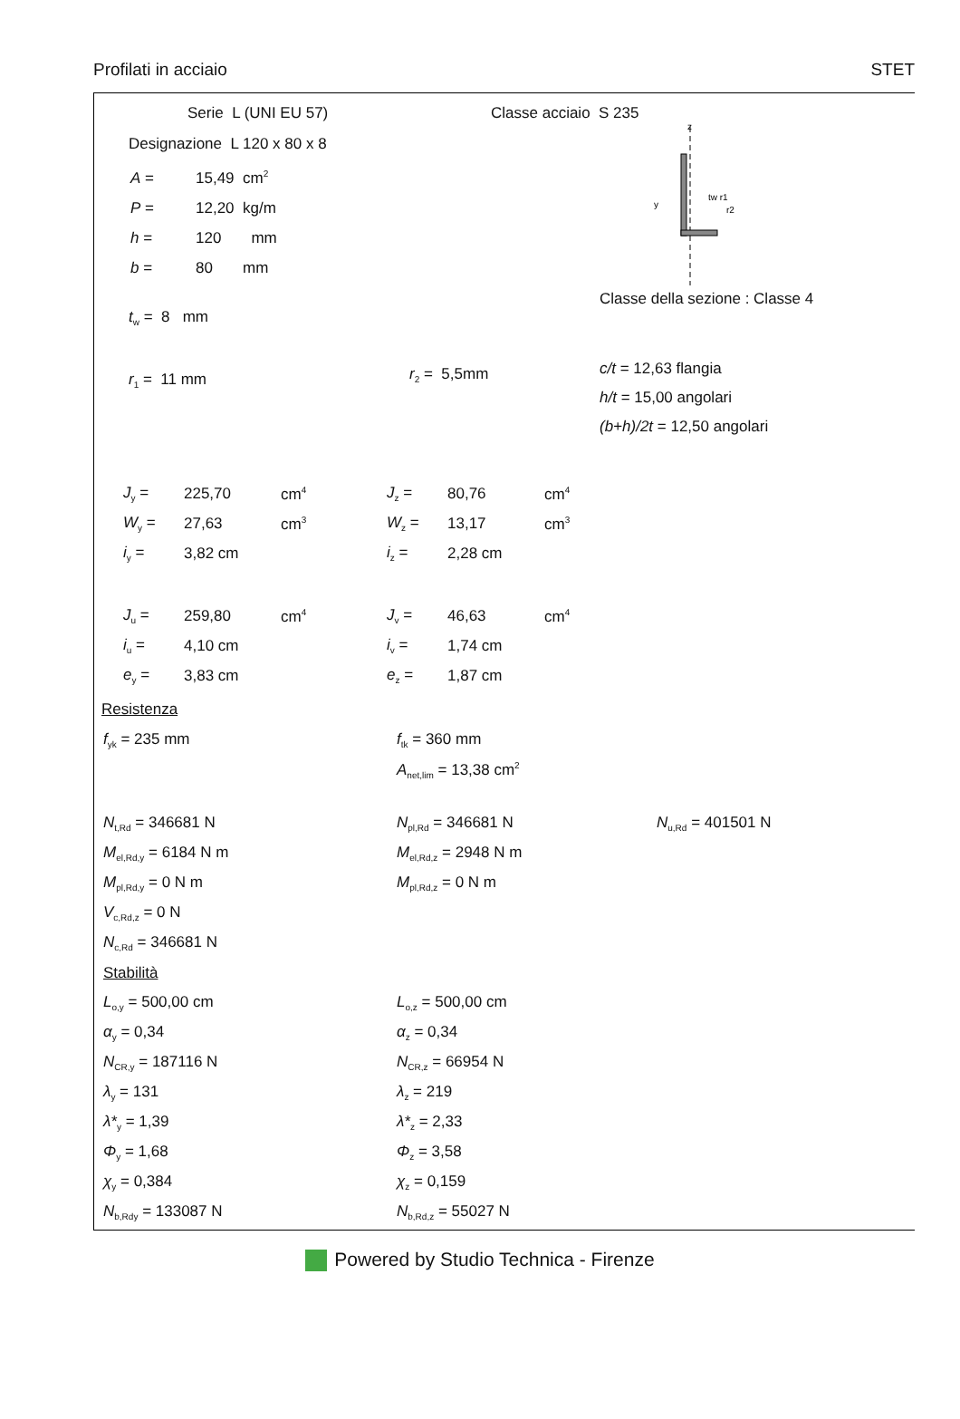Profilati in acciaio STET
Serie L (UNI EU 57)
Designazione L 120 x 80 x 8
| A = | 15,49 cm<sup>2</sup> |
| P = | 12,20 kg/m |
| h = | 120 mm |
| b = | 80 mm |
Classe acciaio S 235
z
y
tw r1
r2
t<sub>w</sub> = 8 mm
Classe della sezione : Classe 4
r<sub>1</sub> = 11 mm
r<sub>2</sub> = 5,5mm
c/t = 12,63 flangia
h/t = 15,00 angolari
(b+h)/2t = 12,50 angolari
| J<sub>y</sub> = | 225,70 | cm<sup>4</sup> | J<sub>z</sub> = | 80,76 | cm<sup>4</sup> |
| W<sub>y</sub> = | 27,63 | cm<sup>3</sup> | W<sub>z</sub> = | 13,17 | cm<sup>3</sup> |
| i<sub>y</sub> = | 3,82 cm | | i<sub>z</sub> = | 2,28 cm | |
| J<sub>u</sub> = | 259,80 | cm<sup>4</sup> | J<sub>v</sub> = | 46,63 | cm<sup>4</sup> |
| i<sub>u</sub> = | 4,10 cm | | i<sub>v</sub> = | 1,74 cm | |
| e<sub>y</sub> = | 3,83 cm | | e<sub>z</sub> = | 1,87 cm | |
Resistenza
| f<sub>yk</sub> = 235 mm | f<sub>tk</sub> = 360 mm | |
| | A<sub>net,lim</sub> = 13,38 cm<sup>2</sup> | |
| N<sub>t,Rd</sub> = 346681 N | N<sub>pl,Rd</sub> = 346681 N | N<sub>u,Rd</sub> = 401501 N |
| M<sub>el,Rd,y</sub> = 6184 N m | M<sub>el,Rd,z</sub> = 2948 N m | |
| M<sub>pl,Rd,y</sub> = 0 N m | M<sub>pl,Rd,z</sub> = 0 N m | |
| V<sub>c,Rd,z</sub> = 0 N | | |
| N<sub>c,Rd</sub> = 346681 N | | |
| Stabilità | | |
| L<sub>o,y</sub> = 500,00 cm | L<sub>o,z</sub> = 500,00 cm | |
| α<sub>y</sub> = 0,34 | α<sub>z</sub> = 0,34 | |
| N<sub>CR,y</sub> = 187116 N | N<sub>CR,z</sub> = 66954 N | |
| λ<sub>y</sub> = 131 | λ<sub>z</sub> = 219 | |
| λ*<sub>y</sub> = 1,39 | λ*<sub>z</sub> = 2,33 | |
| Φ<sub>y</sub> = 1,68 | Φ<sub>z</sub> = 3,58 | |
| χ<sub>y</sub> = 0,384 | χ<sub>z</sub> = 0,159 | |
| N<sub>b,Rdy</sub> = 133087 N | N<sub>b,Rd,z</sub> = 55027 N | |
Powered by Studio Technica - Firenze